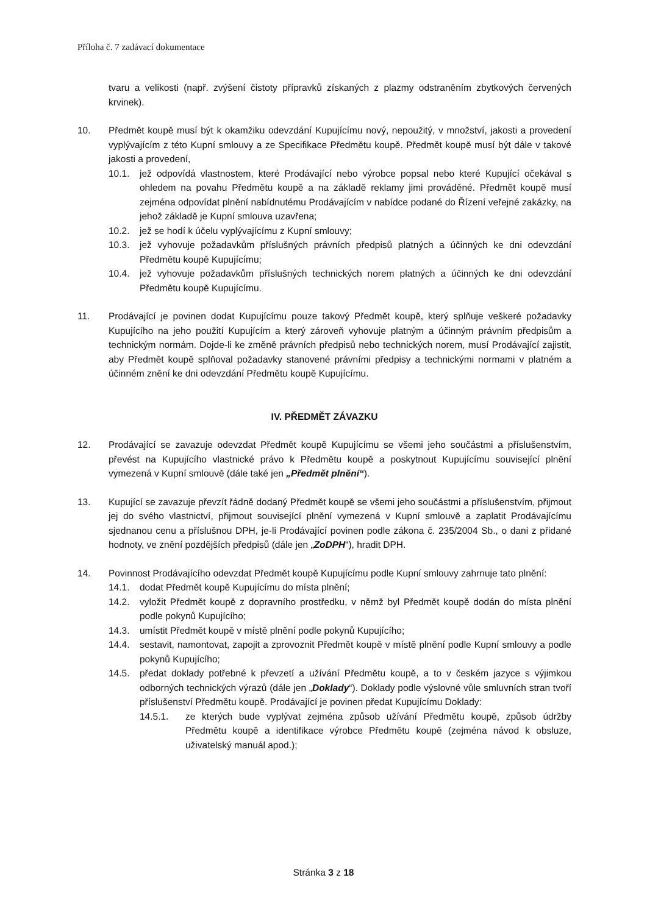Příloha č. 7 zadávací dokumentace
tvaru a velikosti (např. zvýšení čistoty přípravků získaných z plazmy odstraněním zbytkových červených krvinek).
10. Předmět koupě musí být k okamžiku odevzdání Kupujícímu nový, nepoužitý, v množství, jakosti a provedení vyplývajícím z této Kupní smlouvy a ze Specifikace Předmětu koupě. Předmět koupě musí být dále v takové jakosti a provedení,
10.1. jež odpovídá vlastnostem, které Prodávající nebo výrobce popsal nebo které Kupující očekával s ohledem na povahu Předmětu koupě a na základě reklamy jimi prováděné. Předmět koupě musí zejména odpovídat plnění nabídnutému Prodávajícím v nabídce podané do Řízení veřejné zakázky, na jehož základě je Kupní smlouva uzavřena;
10.2. jež se hodí k účelu vyplývajícímu z Kupní smlouvy;
10.3. jež vyhovuje požadavkům příslušných právních předpisů platných a účinných ke dni odevzdání Předmětu koupě Kupujícímu;
10.4. jež vyhovuje požadavkům příslušných technických norem platných a účinných ke dni odevzdání Předmětu koupě Kupujícímu.
11. Prodávající je povinen dodat Kupujícímu pouze takový Předmět koupě, který splňuje veškeré požadavky Kupujícího na jeho použití Kupujícím a který zároveň vyhovuje platným a účinným právním předpisům a technickým normám. Dojde-li ke změně právních předpisů nebo technických norem, musí Prodávající zajistit, aby Předmět koupě splňoval požadavky stanovené právními předpisy a technickými normami v platném a účinném znění ke dni odevzdání Předmětu koupě Kupujícímu.
IV. PŘEDMĚT ZÁVAZKU
12. Prodávající se zavazuje odevzdat Předmět koupě Kupujícímu se všemi jeho součástmi a příslušenstvím, převést na Kupujícího vlastnické právo k Předmětu koupě a poskytnout Kupujícímu související plnění vymezená v Kupní smlouvě (dále také jen „Předmět plnění“).
13. Kupující se zavazuje převzít řádně dodaný Předmět koupě se všemi jeho součástmi a příslušenstvím, přijmout jej do svého vlastnictví, přijmout související plnění vymezená v Kupní smlouvě a zaplatit Prodávajícímu sjednanou cenu a příslušnou DPH, je-li Prodávající povinen podle zákona č. 235/2004 Sb., o dani z přidané hodnoty, ve znění pozdějších předpisů (dále jen „ZoDPH“), hradit DPH.
14. Povinnost Prodávajícího odevzdat Předmět koupě Kupujícímu podle Kupní smlouvy zahrnuje tato plnění:
14.1. dodat Předmět koupě Kupujícímu do místa plnění;
14.2. vyložit Předmět koupě z dopravního prostředku, v němž byl Předmět koupě dodán do místa plnění podle pokynů Kupujícího;
14.3. umístit Předmět koupě v místě plnění podle pokynů Kupujícího;
14.4. sestavit, namontovat, zapojit a zprovoznit Předmět koupě v místě plnění podle Kupní smlouvy a podle pokynů Kupujícího;
14.5. předat doklady potřebné k převzetí a užívání Předmětu koupě, a to v českém jazyce s výjimkou odborných technických výrazů (dále jen „Doklady“). Doklady podle výslovné vůle smluvních stran tvoří příslušenství Předmětu koupě. Prodávající je povinen předat Kupujícímu Doklady:
14.5.1. ze kterých bude vyplývat zejména způsob užívání Předmětu koupě, způsob údržby Předmětu koupě a identifikace výrobce Předmětu koupě (zejména návod k obsluze, uživatelský manuál apod.);
Stránka 3 z 18